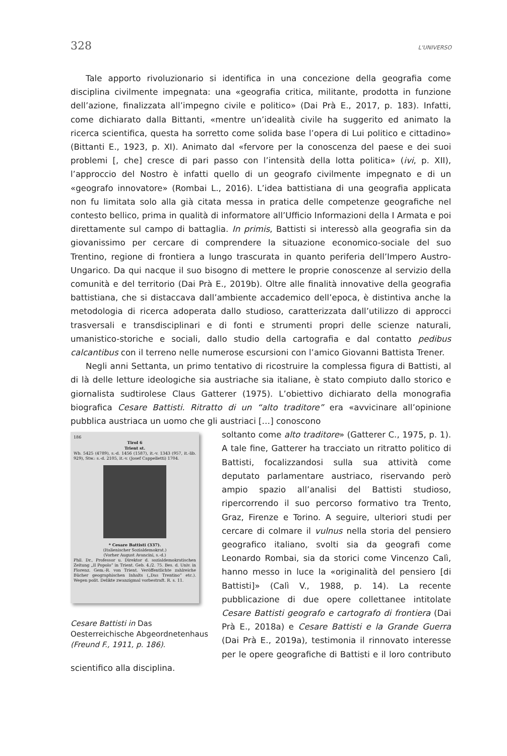328 L'UNIVERSO
Tale apporto rivoluzionario si identifica in una concezione della geografia come disciplina civilmente impegnata: una «geografia critica, militante, prodotta in funzione dell’azione, finalizzata all’impegno civile e politico» (Dai Prà E., 2017, p. 183). Infatti, come dichiarato dalla Bittanti, «mentre un’idealità civile ha suggerito ed animato la ricerca scientifica, questa ha sorretto come solida base l’opera di Lui politico e cittadino» (Bittanti E., 1923, p. XI). Animato dal «fervore per la conoscenza del paese e dei suoi problemi [, che] cresce di pari passo con l’intensità della lotta politica» (ivi, p. XII), l’approccio del Nostro è infatti quello di un geografo civilmente impegnato e di un «geografo innovatore» (Rombai L., 2016). L’idea battistiana di una geografia applicata non fu limitata solo alla già citata messa in pratica delle competenze geografiche nel contesto bellico, prima in qualità di informatore all’Ufficio Informazioni della I Armata e poi direttamente sul campo di battaglia. In primis, Battisti si interessò alla geografia sin da giovanissimo per cercare di comprendere la situazione economico-sociale del suo Trentino, regione di frontiera a lungo trascurata in quanto periferia dell’Impero Austro-Ungarico. Da qui nacque il suo bisogno di mettere le proprie conoscenze al servizio della comunità e del territorio (Dai Prà E., 2019b). Oltre alle finalità innovative della geografia battistiana, che si distaccava dall’ambiente accademico dell’epoca, è distintiva anche la metodologia di ricerca adoperata dallo studioso, caratterizzata dall’utilizzo di approcci trasversali e transdisciplinari e di fonti e strumenti propri delle scienze naturali, umanistico-storiche e sociali, dallo studio della cartografia e dal contatto pedibus calcantibus con il terreno nelle numerose escursioni con l’amico Giovanni Battista Trener.
Negli anni Settanta, un primo tentativo di ricostruire la complessa figura di Battisti, al di là delle letture ideologiche sia austriache sia italiane, è stato compiuto dallo storico e giornalista sudtirolese Claus Gatterer (1975). L’obiettivo dichiarato della monografia biografica Cesare Battisti. Ritratto di un “alto traditore” era «avvicinare all’opinione pubblica austriaca un uomo che gli austriaci […] conoscono
186
Tirol 6
Trient st.Wb. 5425 (4789), s.-d. 1456 (1587), it.-v. 1343 (957, it.-lib. 929), Stw.: s.-d. 2105, it.-v. (Josef Cappelletti) 1704.
* Cesare Battisti (337).
(Italienischer Sozialdemokrat.)
(Vorher August Avancini, s.-d.)Phil. Dr., Professor u. Direktor d. sozialdemokratischen Zeitung „Il Popolo“ in Trient. Geb. 4./2. 75. Bes. d. Univ. in Florenz. Gem.-R. von Trient. Veröffentlichte zahlreiche Bücher geographischen Inhalts („Das Trentino“ etc.). Wegen polit. Delikte zwanzigmal vorbestraft. R. s. 11.
Cesare Battisti in Das Oesterreichische Abgeordnetenhaus (Freund F., 1911, p. 186).
soltanto come alto traditore» (Gatterer C., 1975, p. 1). A tale fine, Gatterer ha tracciato un ritratto politico di Battisti, focalizzandosi sulla sua attività come deputato parlamentare austriaco, riservando però ampio spazio all’analisi del Battisti studioso, ripercorrendo il suo percorso formativo tra Trento, Graz, Firenze e Torino. A seguire, ulteriori studi per cercare di colmare il vulnus nella storia del pensiero geografico italiano, svolti sia da geografi come Leonardo Rombai, sia da storici come Vincenzo Calì, hanno messo in luce la «originalità del pensiero [di Battisti]» (Calì V., 1988, p. 14). La recente pubblicazione di due opere collettanee intitolate Cesare Battisti geografo e cartografo di frontiera (Dai Prà E., 2018a) e Cesare Battisti e la Grande Guerra (Dai Prà E., 2019a), testimonia il rinnovato interesse per le opere geografiche di Battisti e il loro contributo scientifico alla disciplina.